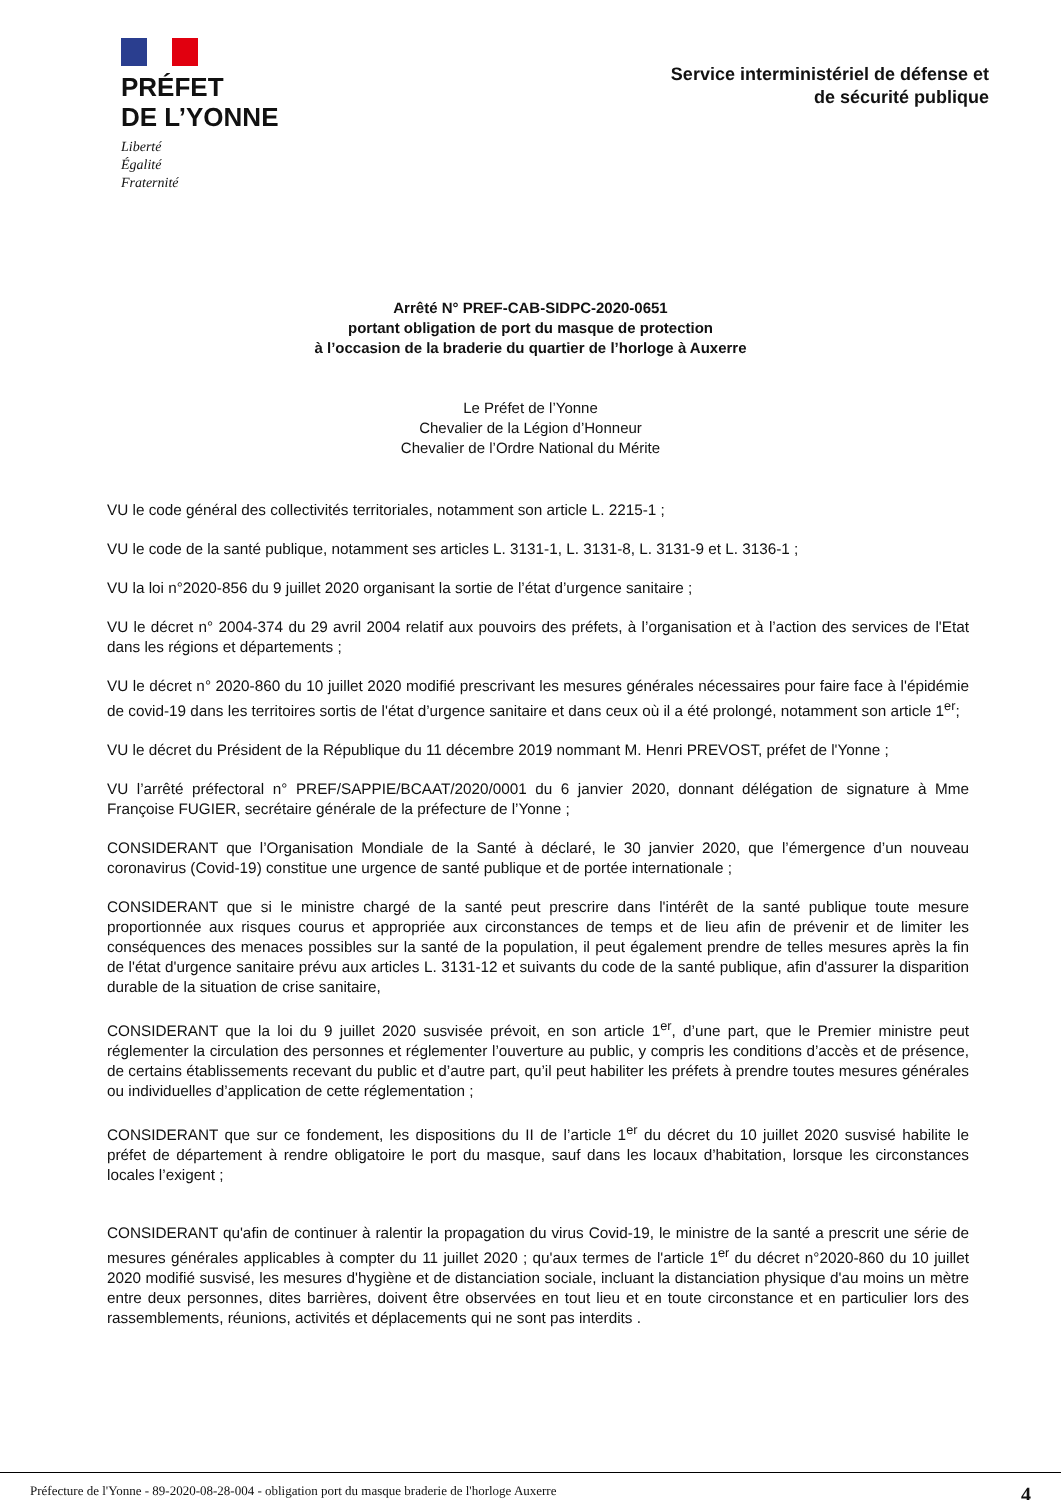PRÉFET
DE L’YONNE
Liberté
Égalité
Fraternité
Service interministériel de défense et
de sécurité publique
Arrêté N° PREF-CAB-SIDPC-2020-0651
portant obligation de port du masque de protection
à l’occasion de la braderie du quartier de l’horloge à Auxerre
Le Préfet de l’Yonne
Chevalier de la Légion d’Honneur
Chevalier de l’Ordre National du Mérite
VU le code général des collectivités territoriales, notamment son article L. 2215-1 ;
VU le code de la santé publique, notamment ses articles L. 3131-1, L. 3131-8, L. 3131-9 et L. 3136-1 ;
VU la loi n°2020-856 du 9 juillet 2020 organisant la sortie de l’état d’urgence sanitaire ;
VU le décret n° 2004-374 du 29 avril 2004 relatif aux pouvoirs des préfets, à l’organisation et à l’action des services de l'Etat dans les régions et départements ;
VU le décret n° 2020-860 du 10 juillet 2020 modifié prescrivant les mesures générales nécessaires pour faire face à l'épidémie de covid-19 dans les territoires sortis de l'état d’urgence sanitaire et dans ceux où il a été prolongé, notamment son article 1<sup>er</sup>;
VU le décret du Président de la République du 11 décembre 2019 nommant M. Henri PREVOST, préfet de l'Yonne ;
VU l’arrêté préfectoral n° PREF/SAPPIE/BCAAT/2020/0001 du 6 janvier 2020, donnant délégation de signature à Mme Françoise FUGIER, secrétaire générale de la préfecture de l’Yonne ;
CONSIDERANT que l’Organisation Mondiale de la Santé à déclaré, le 30 janvier 2020, que l’émergence d’un nouveau coronavirus (Covid-19) constitue une urgence de santé publique et de portée internationale ;
CONSIDERANT que si le ministre chargé de la santé peut prescrire dans l'intérêt de la santé publique toute mesure proportionnée aux risques courus et appropriée aux circonstances de temps et de lieu afin de prévenir et de limiter les conséquences des menaces possibles sur la santé de la population, il peut également prendre de telles mesures après la fin de l'état d'urgence sanitaire prévu aux articles L. 3131-12 et suivants du code de la santé publique, afin d'assurer la disparition durable de la situation de crise sanitaire,
CONSIDERANT que la loi du 9 juillet 2020 susvisée prévoit, en son article 1<sup>er</sup>, d’une part, que le Premier ministre peut réglementer la circulation des personnes et réglementer l’ouverture au public, y compris les conditions d’accès et de présence, de certains établissements recevant du public et d’autre part, qu’il peut habiliter les préfets à prendre toutes mesures générales ou individuelles d’application de cette réglementation ;
CONSIDERANT que sur ce fondement, les dispositions du II de l’article 1<sup>er</sup> du décret du 10 juillet 2020 susvisé habilite le préfet de département à rendre obligatoire le port du masque, sauf dans les locaux d’habitation, lorsque les circonstances locales l’exigent ;
CONSIDERANT qu'afin de continuer à ralentir la propagation du virus Covid-19, le ministre de la santé a prescrit une série de mesures générales applicables à compter du 11 juillet 2020 ; qu'aux termes de l'article 1<sup>er</sup> du décret n°2020-860 du 10 juillet 2020 modifié susvisé, les mesures d'hygiène et de distanciation sociale, incluant la distanciation physique d'au moins un mètre entre deux personnes, dites barrières, doivent être observées en tout lieu et en toute circonstance et en particulier lors des rassemblements, réunions, activités et déplacements qui ne sont pas interdits .
Préfecture de l'Yonne - 89-2020-08-28-004 - obligation port du masque braderie de l'horloge Auxerre 4